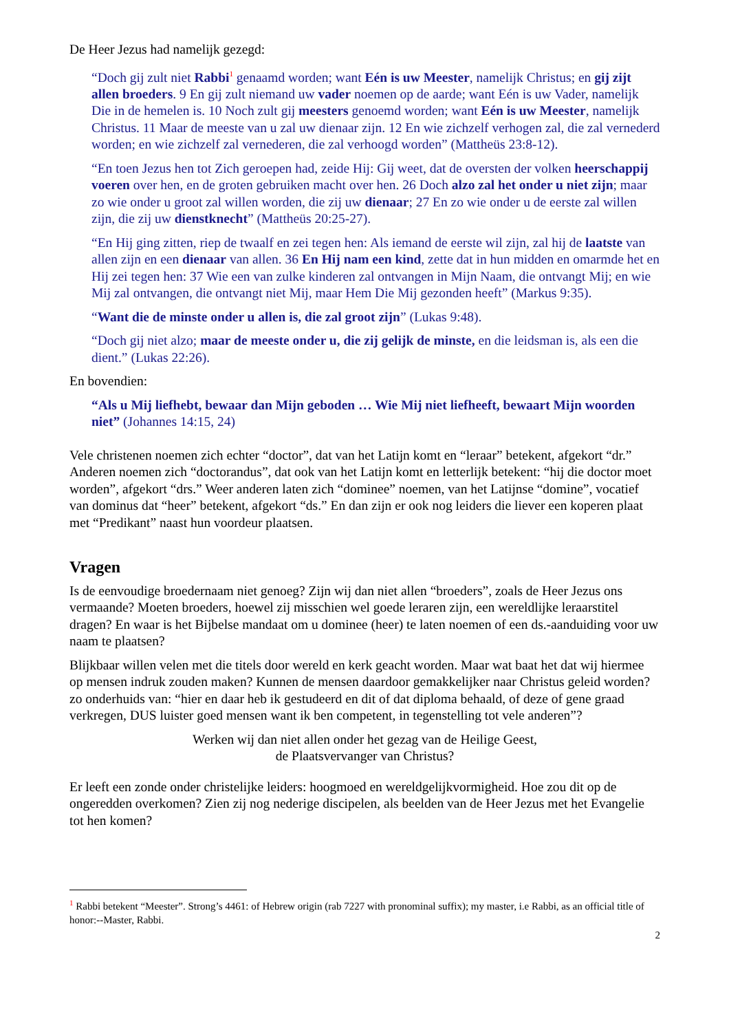De Heer Jezus had namelijk gezegd:
“Doch gij zult niet Rabbi<sup>1</sup> genaamd worden; want Eén is uw Meester, namelijk Christus; en gij zijt allen broeders. 9 En gij zult niemand uw vader noemen op de aarde; want Eén is uw Vader, namelijk Die in de hemelen is. 10 Noch zult gij meesters genoemd worden; want Eén is uw Meester, namelijk Christus. 11 Maar de meeste van u zal uw dienaar zijn. 12 En wie zichzelf verhogen zal, die zal vernederd worden; en wie zichzelf zal vernederen, die zal verhoogd worden” (Mattheüs 23:8-12).
“En toen Jezus hen tot Zich geroepen had, zeide Hij: Gij weet, dat de oversten der volken heerschappij voeren over hen, en de groten gebruiken macht over hen. 26 Doch alzo zal het onder u niet zijn; maar zo wie onder u groot zal willen worden, die zij uw dienaar; 27 En zo wie onder u de eerste zal willen zijn, die zij uw dienstknecht” (Mattheüs 20:25-27).
“En Hij ging zitten, riep de twaalf en zei tegen hen: Als iemand de eerste wil zijn, zal hij de laatste van allen zijn en een dienaar van allen. 36 En Hij nam een kind, zette dat in hun midden en omarmde het en Hij zei tegen hen: 37 Wie een van zulke kinderen zal ontvangen in Mijn Naam, die ontvangt Mij; en wie Mij zal ontvangen, die ontvangt niet Mij, maar Hem Die Mij gezonden heeft” (Markus 9:35).
“Want die de minste onder u allen is, die zal groot zijn” (Lukas 9:48).
“Doch gij niet alzo; maar de meeste onder u, die zij gelijk de minste, en die leidsman is, als een die dient.” (Lukas 22:26).
En bovendien:
“Als u Mij liefhebt, bewaar dan Mijn geboden … Wie Mij niet liefheeft, bewaart Mijn woorden niet” (Johannes 14:15, 24)
Vele christenen noemen zich echter “doctor”, dat van het Latijn komt en “leraar” betekent, afgekort “dr.” Anderen noemen zich “doctorandus”, dat ook van het Latijn komt en letterlijk betekent: “hij die doctor moet worden”, afgekort “drs.” Weer anderen laten zich “dominee” noemen, van het Latijnse “domine”, vocatief van dominus dat “heer” betekent, afgekort “ds.” En dan zijn er ook nog leiders die liever een koperen plaat met “Predikant” naast hun voordeur plaatsen.
Vragen
Is de eenvoudige broedernaam niet genoeg? Zijn wij dan niet allen “broeders”, zoals de Heer Jezus ons vermaande? Moeten broeders, hoewel zij misschien wel goede leraren zijn, een wereldlijke leraarstitel dragen? En waar is het Bijbelse mandaat om u dominee (heer) te laten noemen of een ds.-aanduiding voor uw naam te plaatsen?
Blijkbaar willen velen met die titels door wereld en kerk geacht worden. Maar wat baat het dat wij hiermee op mensen indruk zouden maken? Kunnen de mensen daardoor gemakkelijker naar Christus geleid worden? zo onderhuids van: “hier en daar heb ik gestudeerd en dit of dat diploma behaald, of deze of gene graad verkregen, DUS luister goed mensen want ik ben competent, in tegenstelling tot vele anderen”?
Werken wij dan niet allen onder het gezag van de Heilige Geest,
de Plaatsvervanger van Christus?
Er leeft een zonde onder christelijke leiders: hoogmoed en wereldgelijkvormigheid. Hoe zou dit op de ongeredden overkomen? Zien zij nog nederige discipelen, als beelden van de Heer Jezus met het Evangelie tot hen komen?
<sup>1</sup> Rabbi betekent “Meester”. Strong’s 4461: of Hebrew origin (rab 7227 with pronominal suffix); my master, i.e Rabbi, as an official title of honor:--Master, Rabbi.
2